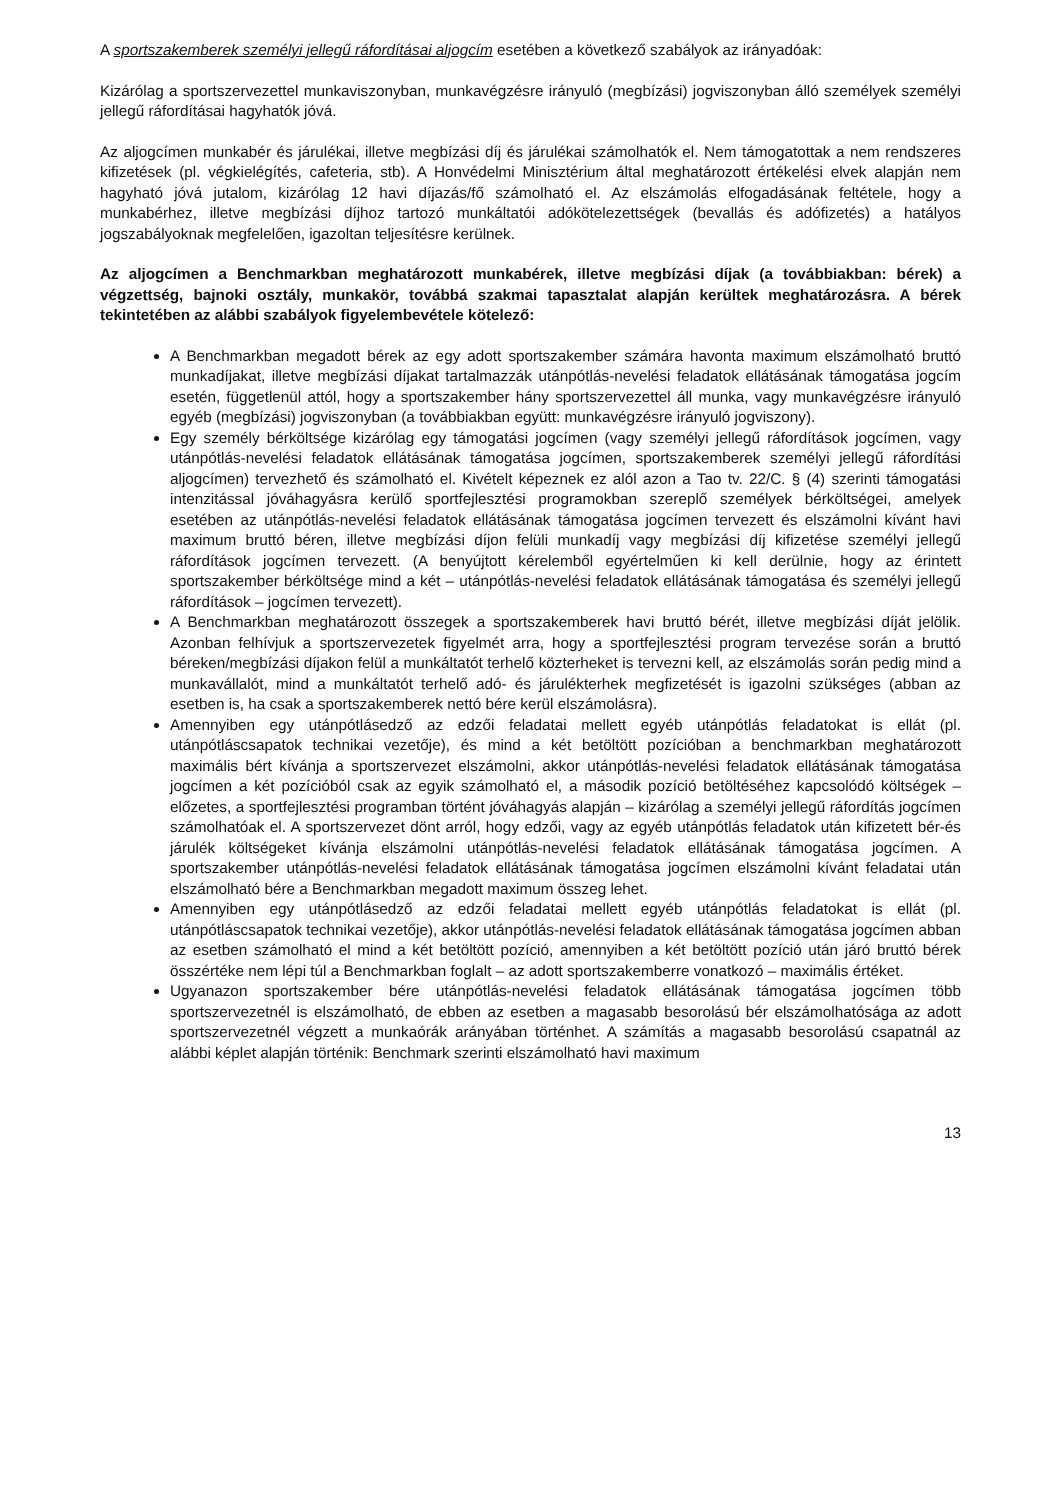A sportszakemberek személyi jellegű ráfordításai aljogcím esetében a következő szabályok az irányadóak:
Kizárólag a sportszervezettel munkaviszonyban, munkavégzésre irányuló (megbízási) jogviszonyban álló személyek személyi jellegű ráfordításai hagyhatók jóvá.
Az aljogcímen munkabér és járulékai, illetve megbízási díj és járulékai számolhatók el. Nem támogatottak a nem rendszeres kifizetések (pl. végkielégítés, cafeteria, stb). A Honvédelmi Minisztérium által meghatározott értékelési elvek alapján nem hagyható jóvá jutalom, kizárólag 12 havi díjazás/fő számolható el. Az elszámolás elfogadásának feltétele, hogy a munkabérhez, illetve megbízási díjhoz tartozó munkáltatói adókötelezettségek (bevallás és adófizetés) a hatályos jogszabályoknak megfelelően, igazoltan teljesítésre kerülnek.
Az aljogcímen a Benchmarkban meghatározott munkabérek, illetve megbízási díjak (a továbbiakban: bérek) a végzettség, bajnoki osztály, munkakör, továbbá szakmai tapasztalat alapján kerültek meghatározásra. A bérek tekintetében az alábbi szabályok figyelembevétele kötelező:
A Benchmarkban megadott bérek az egy adott sportszakember számára havonta maximum elszámolható bruttó munkadíjakat, illetve megbízási díjakat tartalmazzák utánpótlás-nevelési feladatok ellátásának támogatása jogcím esetén, függetlenül attól, hogy a sportszakember hány sportszervezettel áll munka, vagy munkavégzésre irányuló egyéb (megbízási) jogviszonyban (a továbbiakban együtt: munkavégzésre irányuló jogviszony).
Egy személy bérköltsége kizárólag egy támogatási jogcímen (vagy személyi jellegű ráfordítások jogcímen, vagy utánpótlás-nevelési feladatok ellátásának támogatása jogcímen, sportszakemberek személyi jellegű ráfordítási aljogcímen) tervezhető és számolható el. Kivételt képeznek ez alól azon a Tao tv. 22/C. § (4) szerinti támogatási intenzitással jóváhagyásra kerülő sportfejlesztési programokban szereplő személyek bérköltségei, amelyek esetében az utánpótlás-nevelési feladatok ellátásának támogatása jogcímen tervezett és elszámolni kívánt havi maximum bruttó béren, illetve megbízási díjon felüli munkadíj vagy megbízási díj kifizetése személyi jellegű ráfordítások jogcímen tervezett. (A benyújtott kérelemből egyértelműen ki kell derülnie, hogy az érintett sportszakember bérköltsége mind a két – utánpótlás-nevelési feladatok ellátásának támogatása és személyi jellegű ráfordítások – jogcímen tervezett).
A Benchmarkban meghatározott összegek a sportszakemberek havi bruttó bérét, illetve megbízási díját jelölik. Azonban felhívjuk a sportszervezetek figyelmét arra, hogy a sportfejlesztési program tervezése során a bruttó béreken/megbízási díjakon felül a munkáltatót terhelő közterheket is tervezni kell, az elszámolás során pedig mind a munkavállalót, mind a munkáltatót terhelő adó- és járulékterhek megfizetését is igazolni szükséges (abban az esetben is, ha csak a sportszakemberek nettó bére kerül elszámolásra).
Amennyiben egy utánpótlásedző az edzői feladatai mellett egyéb utánpótlás feladatokat is ellát (pl. utánpótláscsapatok technikai vezetője), és mind a két betöltött pozícióban a benchmarkban meghatározott maximális bért kívánja a sportszervezet elszámolni, akkor utánpótlás-nevelési feladatok ellátásának támogatása jogcímen a két pozícióból csak az egyik számolható el, a második pozíció betöltéséhez kapcsolódó költségek – előzetes, a sportfejlesztési programban történt jóváhagyás alapján – kizárólag a személyi jellegű ráfordítás jogcímen számolhatóak el. A sportszervezet dönt arról, hogy edzői, vagy az egyéb utánpótlás feladatok után kifizetett bér-és járulék költségeket kívánja elszámolni utánpótlás-nevelési feladatok ellátásának támogatása jogcímen. A sportszakember utánpótlás-nevelési feladatok ellátásának támogatása jogcímen elszámolni kívánt feladatai után elszámolható bére a Benchmarkban megadott maximum összeg lehet.
Amennyiben egy utánpótlásedző az edzői feladatai mellett egyéb utánpótlás feladatokat is ellát (pl. utánpótláscsapatok technikai vezetője), akkor utánpótlás-nevelési feladatok ellátásának támogatása jogcímen abban az esetben számolható el mind a két betöltött pozíció, amennyiben a két betöltött pozíció után járó bruttó bérek összértéke nem lépi túl a Benchmarkban foglalt – az adott sportszakemberre vonatkozó – maximális értéket.
Ugyanazon sportszakember bére utánpótlás-nevelési feladatok ellátásának támogatása jogcímen több sportszervezetnél is elszámolható, de ebben az esetben a magasabb besorolású bér elszámolhatósága az adott sportszervezetnél végzett a munkaórák arányában történhet. A számítás a magasabb besorolású csapatnál az alábbi képlet alapján történik: Benchmark szerinti elszámolható havi maximum
13